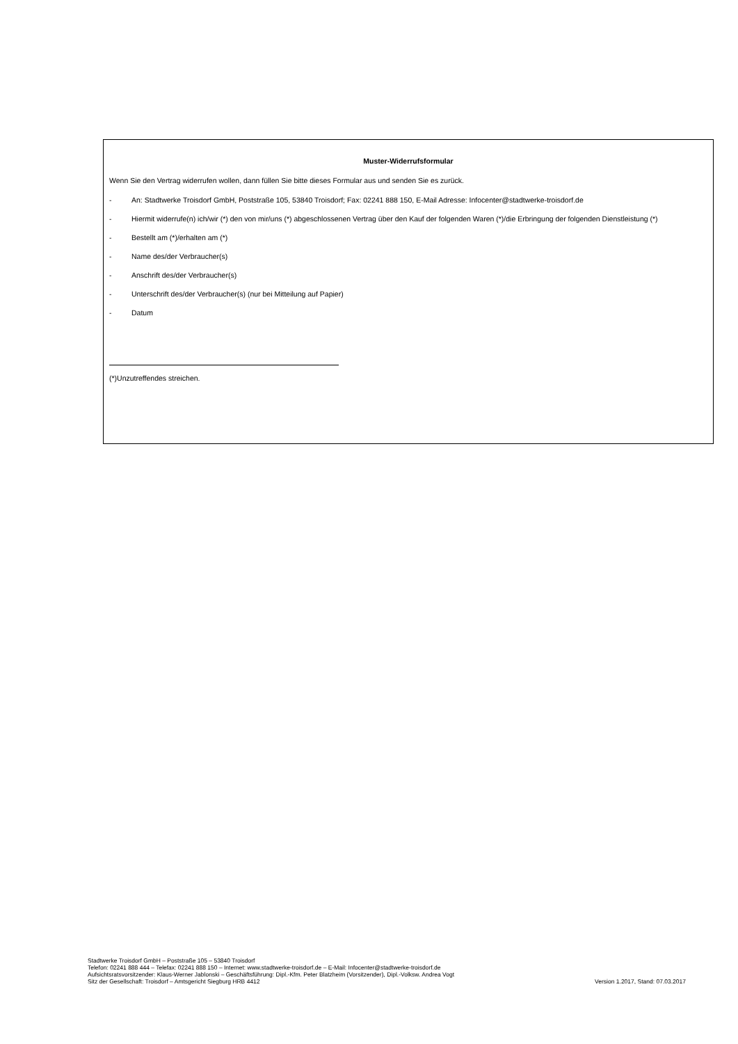Muster-Widerrufsformular
Wenn Sie den Vertrag widerrufen wollen, dann füllen Sie bitte dieses Formular aus und senden Sie es zurück.
- An: Stadtwerke Troisdorf GmbH, Poststraße 105, 53840 Troisdorf; Fax: 02241 888 150, E-Mail Adresse: Infocenter@stadtwerke-troisdorf.de
- Hiermit widerrufe(n) ich/wir (*) den von mir/uns (*) abgeschlossenen Vertrag über den Kauf der folgenden Waren (*)/die Erbringung der folgenden Dienstleistung (*)
- Bestellt am (*)/erhalten am (*)
- Name des/der Verbraucher(s)
- Anschrift des/der Verbraucher(s)
- Unterschrift des/der Verbraucher(s) (nur bei Mitteilung auf Papier)
- Datum
(*)Unzutreffendes streichen.
Stadtwerke Troisdorf GmbH – Poststraße 105 – 53840 Troisdorf
Telefon: 02241 888 444 – Telefax: 02241 888 150 – Internet: www.stadtwerke-troisdorf.de – E-Mail: Infocenter@stadtwerke-troisdorf.de
Aufsichtsratsvorsitzender: Klaus-Werner Jablonski – Geschäftsführung: Dipl.-Kfm. Peter Blatzheim (Vorsitzender), Dipl.-Volksw. Andrea Vogt
Sitz der Gesellschaft: Troisdorf – Amtsgericht Siegburg HRB 4412 Version 1.2017, Stand: 07.03.2017